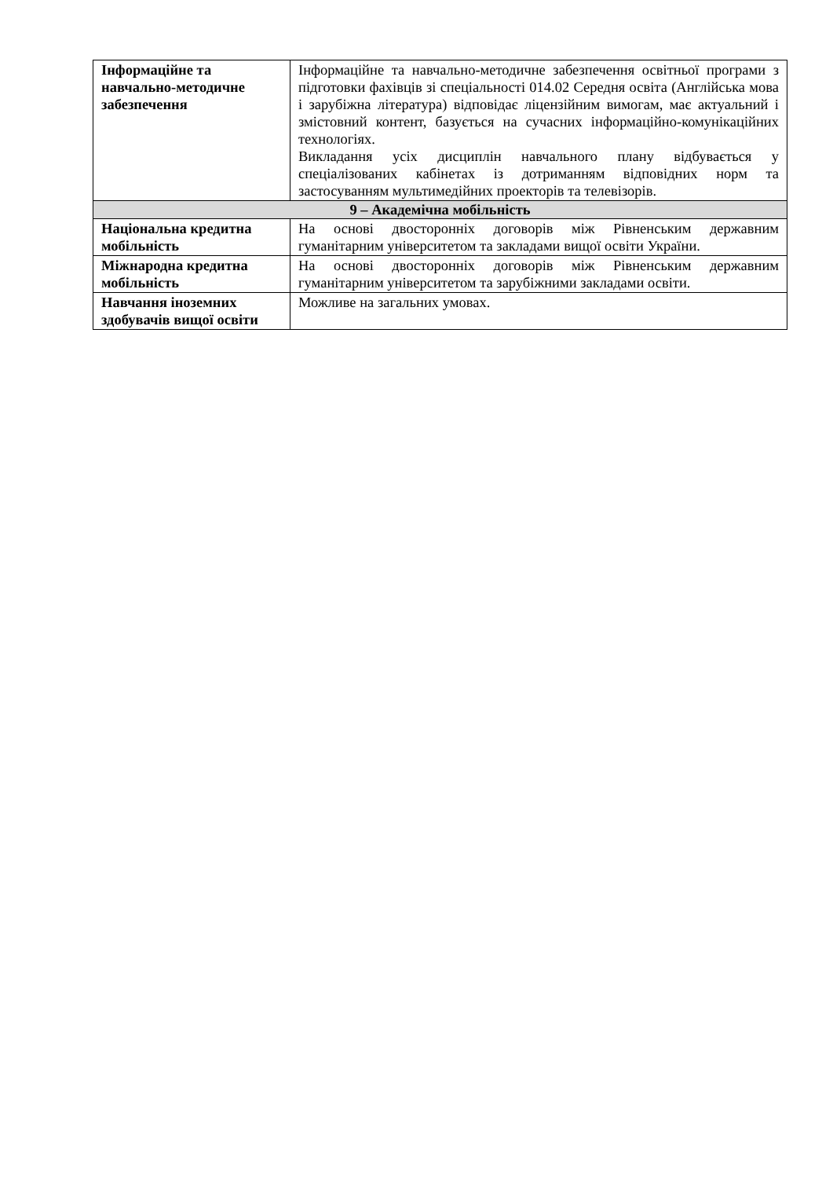| Інформаційне та навчально-методичне забезпечення | Інформаційне та навчально-методичне забезпечення освітньої програми з підготовки фахівців зі спеціальності 014.02 Середня освіта (Англійська мова і зарубіжна література) відповідає ліцензійним вимогам, має актуальний і змістовний контент, базується на сучасних інформаційно-комунікаційних технологіях. Викладання усіх дисциплін навчального плану відбувається у спеціалізованих кабінетах із дотриманням відповідних норм та застосуванням мультимедійних проекторів та телевізорів. |
| 9 – Академічна мобільність | |
| Національна кредитна мобільність | На основі двосторонніх договорів між Рівненським державним гуманітарним університетом та закладами вищої освіти України. |
| Міжнародна кредитна мобільність | На основі двосторонніх договорів між Рівненським державним гуманітарним університетом та зарубіжними закладами освіти. |
| Навчання іноземних здобувачів вищої освіти | Можливе на загальних умовах. |